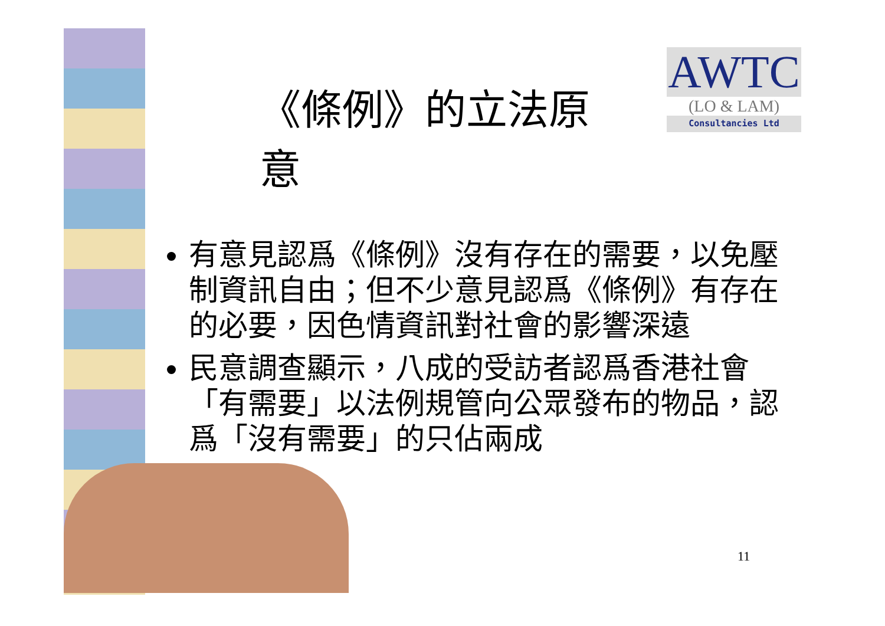AWTC
(LO & LAM)
Consultancies Ltd
《條例》的立法原意
有意見認爲《條例》沒有存在的需要，以免壓制資訊自由；但不少意見認爲《條例》有存在的必要，因色情資訊對社會的影響深遠
民意調查顯示，八成的受訪者認爲香港社會「有需要」以法例規管向公眾發布的物品，認爲「沒有需要」的只佔兩成
11